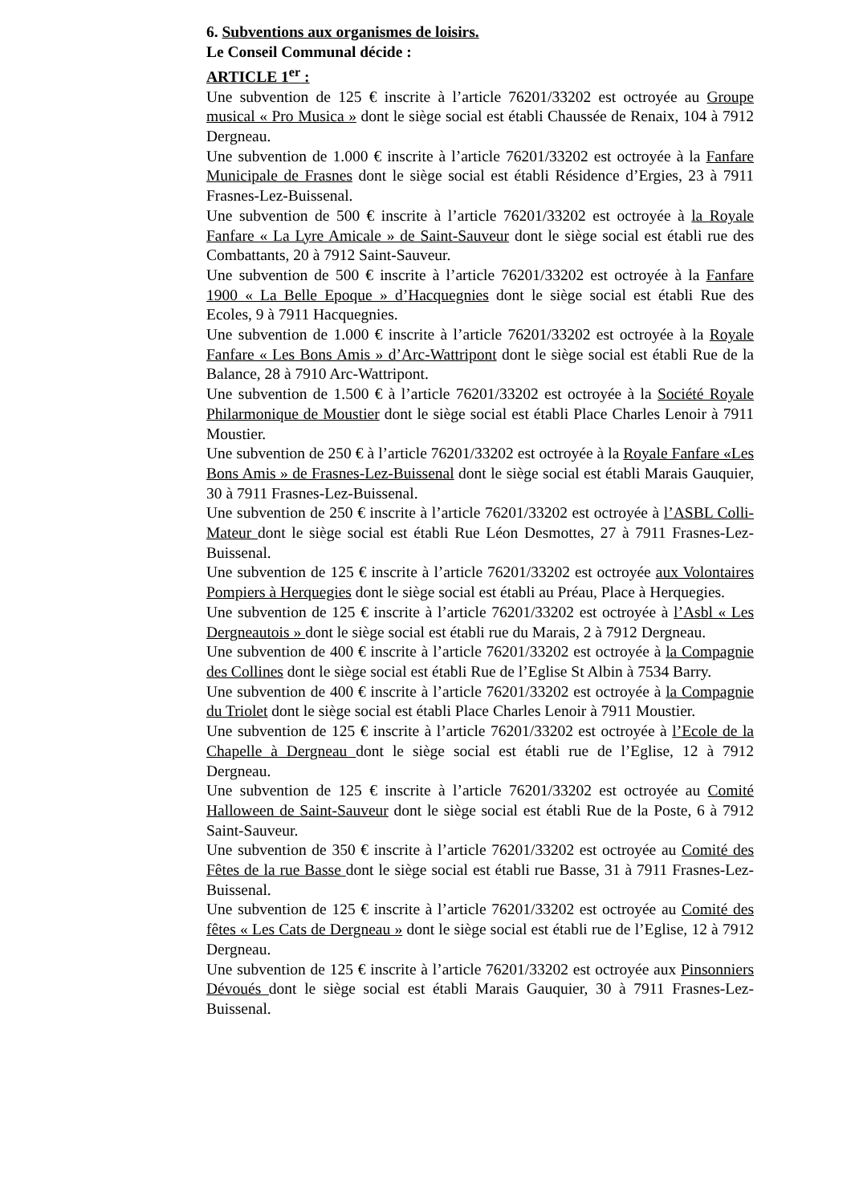6. Subventions aux organismes de loisirs.
Le Conseil Communal décide :
ARTICLE 1<sup>er</sup> :
Une subvention de 125 € inscrite à l’article 76201/33202 est octroyée au Groupe musical « Pro Musica » dont le siège social est établi Chaussée de Renaix, 104 à 7912 Dergneau.
Une subvention de 1.000 € inscrite à l’article 76201/33202 est octroyée à la Fanfare Municipale de Frasnes dont le siège social est établi Résidence d’Ergies, 23 à 7911 Frasnes-Lez-Buissenal.
Une subvention de 500 € inscrite à l’article 76201/33202 est octroyée à la Royale Fanfare « La Lyre Amicale » de Saint-Sauveur dont le siège social est établi rue des Combattants, 20 à 7912 Saint-Sauveur.
Une subvention de 500 € inscrite à l’article 76201/33202 est octroyée à la Fanfare 1900 « La Belle Epoque » d’Hacquegnies dont le siège social est établi Rue des Ecoles, 9 à 7911 Hacquegnies.
Une subvention de 1.000 € inscrite à l’article 76201/33202 est octroyée à la Royale Fanfare « Les Bons Amis » d’Arc-Wattripont dont le siège social est établi Rue de la Balance, 28 à 7910 Arc-Wattripont.
Une subvention de 1.500 € à l’article 76201/33202 est octroyée à la Société Royale Philarmonique de Moustier dont le siège social est établi Place Charles Lenoir à 7911 Moustier.
Une subvention de 250 € à l’article 76201/33202 est octroyée à la Royale Fanfare «Les Bons Amis » de Frasnes-Lez-Buissenal dont le siège social est établi Marais Gauquier, 30 à 7911 Frasnes-Lez-Buissenal.
Une subvention de 250 € inscrite à l’article 76201/33202 est octroyée à l’ASBL Colli-Mateur dont le siège social est établi Rue Léon Desmottes, 27 à 7911 Frasnes-Lez-Buissenal.
Une subvention de 125 € inscrite à l’article 76201/33202 est octroyée aux Volontaires Pompiers à Herquegies dont le siège social est établi au Préau, Place à Herquegies.
Une subvention de 125 € inscrite à l’article 76201/33202 est octroyée à l’Asbl « Les Dergneautois » dont le siège social est établi rue du Marais, 2 à 7912 Dergneau.
Une subvention de 400 € inscrite à l’article 76201/33202 est octroyée à la Compagnie des Collines dont le siège social est établi Rue de l’Eglise St Albin à 7534 Barry.
Une subvention de 400 € inscrite à l’article 76201/33202 est octroyée à la Compagnie du Triolet dont le siège social est établi Place Charles Lenoir à 7911 Moustier.
Une subvention de 125 € inscrite à l’article 76201/33202 est octroyée à l’Ecole de la Chapelle à Dergneau dont le siège social est établi rue de l’Eglise, 12 à 7912 Dergneau.
Une subvention de 125 € inscrite à l’article 76201/33202 est octroyée au Comité Halloween de Saint-Sauveur dont le siège social est établi Rue de la Poste, 6 à 7912 Saint-Sauveur.
Une subvention de 350 € inscrite à l’article 76201/33202 est octroyée au Comité des Fêtes de la rue Basse dont le siège social est établi rue Basse, 31 à 7911 Frasnes-Lez-Buissenal.
Une subvention de 125 € inscrite à l’article 76201/33202 est octroyée au Comité des fêtes « Les Cats de Dergneau » dont le siège social est établi rue de l’Eglise, 12 à 7912 Dergneau.
Une subvention de 125 € inscrite à l’article 76201/33202 est octroyée aux Pinsonniers Dévoués dont le siège social est établi Marais Gauquier, 30 à 7911 Frasnes-Lez-Buissenal.